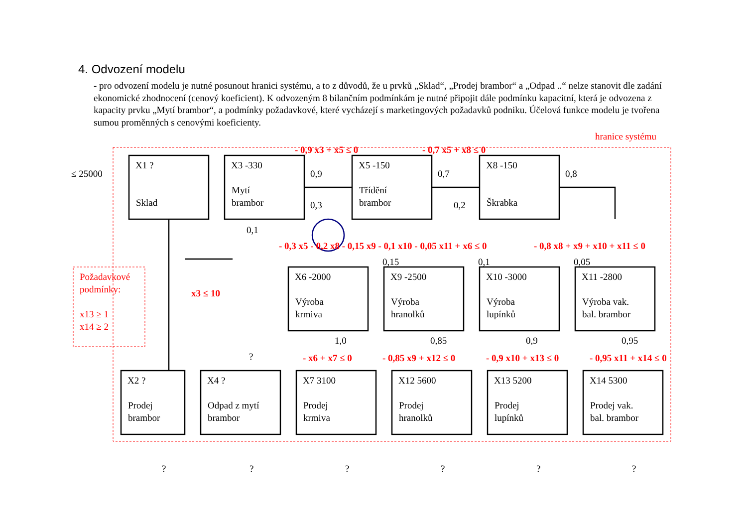4. Odvození modelu
- pro odvození modelu je nutné posunout hranici systému, a to z důvodů, že u prvků „Sklad“, „Prodej brambor“ a „Odpad ..“ nelze stanovit dle zadání ekonomické zhodnocení (cenový koeficient). K odvozeným 8 bilančním podmínkám je nutné připojit dále podmínku kapacitní, která je odvozena z kapacity prvku „Mytí brambor“, a podmínky požadavkové, které vycházejí s marketingových požadavků podniku. Účelová funkce modelu je tvořena sumou proměnných s cenovými koeficienty.
≤ 25000
hranice systému
- 0,9 x3 + x5 ≤ 0
- 0,7 x5 + x8 ≤ 0
- 0,3 x5 - 0,2 x8 - 0,15 x9 - 0,1 x10 - 0,05 x11 + x6 ≤ 0
- 0,8 x8 + x9 + x10 + x11 ≤ 0
x3 ≤ 10
Požadavkové
podmínky:
x13 ≥ 1
x14 ≥ 2
- x6 + x7 ≤ 0
- 0,85 x9 + x12 ≤ 0
- 0,9 x10 + x13 ≤ 0
- 0,95 x11 + x14 ≤ 0
X1 ?
Sklad
X3 -330
Mytí
brambor
X5 -150
Třídění
brambor
X8 -150
Škrabka
0,9
0,7
0,8
0,3
0,2
0,1
0,15
0,1
0,05
X6 -2000
Výroba
krmiva
X9 -2500
Výroba
hranolků
X10 -3000
Výroba
lupínků
X11 -2800
Výroba vak.
bal. brambor
1,0
0,85
0,9
0,95
?
X2 ?
Prodej
brambor
X4 ?
Odpad z mytí
brambor
X7 3100
Prodej
krmiva
X12 5600
Prodej
hranolků
X13 5200
Prodej
lupínků
X14 5300
Prodej vak.
bal. brambor
?
?
?
?
?
?